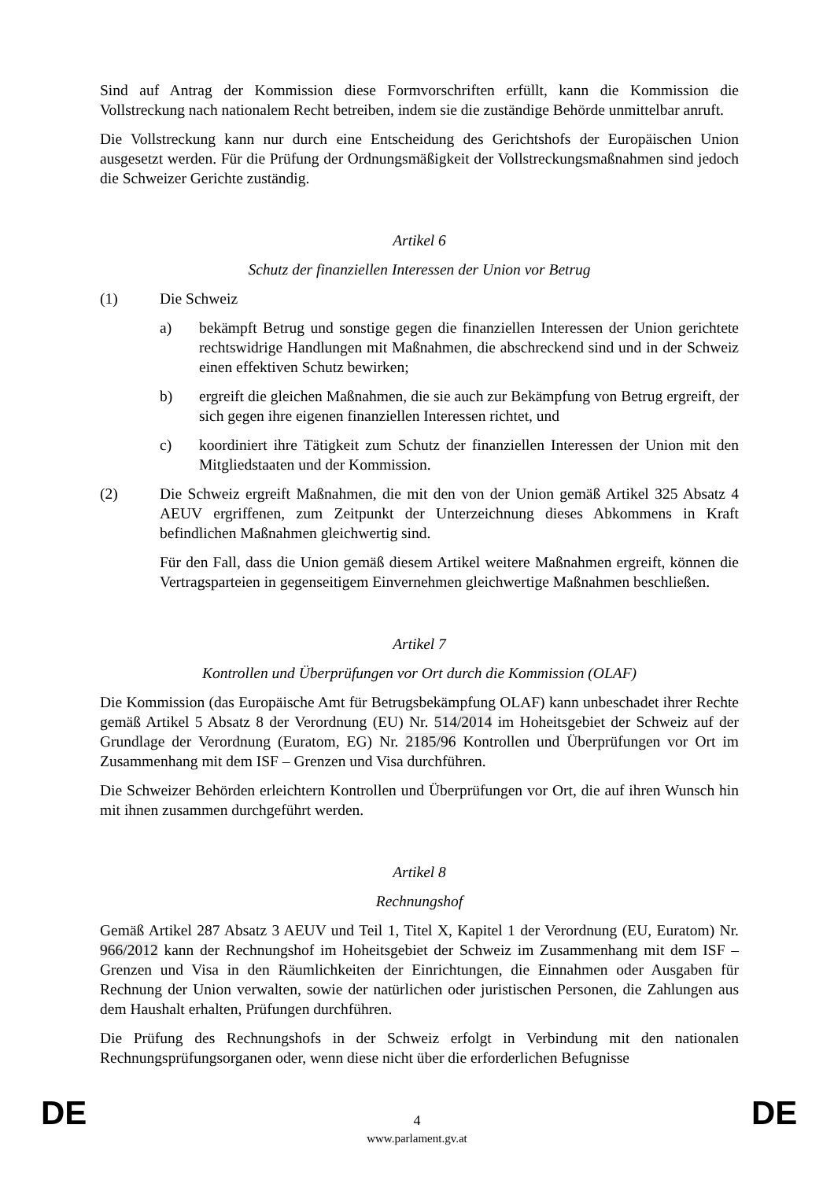Sind auf Antrag der Kommission diese Formvorschriften erfüllt, kann die Kommission die Vollstreckung nach nationalem Recht betreiben, indem sie die zuständige Behörde unmittelbar anruft.
Die Vollstreckung kann nur durch eine Entscheidung des Gerichtshofs der Europäischen Union ausgesetzt werden. Für die Prüfung der Ordnungsmäßigkeit der Vollstreckungsmaßnahmen sind jedoch die Schweizer Gerichte zuständig.
Artikel 6
Schutz der finanziellen Interessen der Union vor Betrug
(1) Die Schweiz
a) bekämpft Betrug und sonstige gegen die finanziellen Interessen der Union gerichtete rechtswidrige Handlungen mit Maßnahmen, die abschreckend sind und in der Schweiz einen effektiven Schutz bewirken;
b) ergreift die gleichen Maßnahmen, die sie auch zur Bekämpfung von Betrug ergreift, der sich gegen ihre eigenen finanziellen Interessen richtet, und
c) koordiniert ihre Tätigkeit zum Schutz der finanziellen Interessen der Union mit den Mitgliedstaaten und der Kommission.
(2) Die Schweiz ergreift Maßnahmen, die mit den von der Union gemäß Artikel 325 Absatz 4 AEUV ergriffenen, zum Zeitpunkt der Unterzeichnung dieses Abkommens in Kraft befindlichen Maßnahmen gleichwertig sind.
Für den Fall, dass die Union gemäß diesem Artikel weitere Maßnahmen ergreift, können die Vertragsparteien in gegenseitigem Einvernehmen gleichwertige Maßnahmen beschließen.
Artikel 7
Kontrollen und Überprüfungen vor Ort durch die Kommission (OLAF)
Die Kommission (das Europäische Amt für Betrugsbekämpfung OLAF) kann unbeschadet ihrer Rechte gemäß Artikel 5 Absatz 8 der Verordnung (EU) Nr. 514/2014 im Hoheitsgebiet der Schweiz auf der Grundlage der Verordnung (Euratom, EG) Nr. 2185/96 Kontrollen und Überprüfungen vor Ort im Zusammenhang mit dem ISF – Grenzen und Visa durchführen.
Die Schweizer Behörden erleichtern Kontrollen und Überprüfungen vor Ort, die auf ihren Wunsch hin mit ihnen zusammen durchgeführt werden.
Artikel 8
Rechnungshof
Gemäß Artikel 287 Absatz 3 AEUV und Teil 1, Titel X, Kapitel 1 der Verordnung (EU, Euratom) Nr. 966/2012 kann der Rechnungshof im Hoheitsgebiet der Schweiz im Zusammenhang mit dem ISF – Grenzen und Visa in den Räumlichkeiten der Einrichtungen, die Einnahmen oder Ausgaben für Rechnung der Union verwalten, sowie der natürlichen oder juristischen Personen, die Zahlungen aus dem Haushalt erhalten, Prüfungen durchführen.
Die Prüfung des Rechnungshofs in der Schweiz erfolgt in Verbindung mit den nationalen Rechnungsprüfungsorganen oder, wenn diese nicht über die erforderlichen Befugnisse
DE
4 DE
www.parlament.gv.at